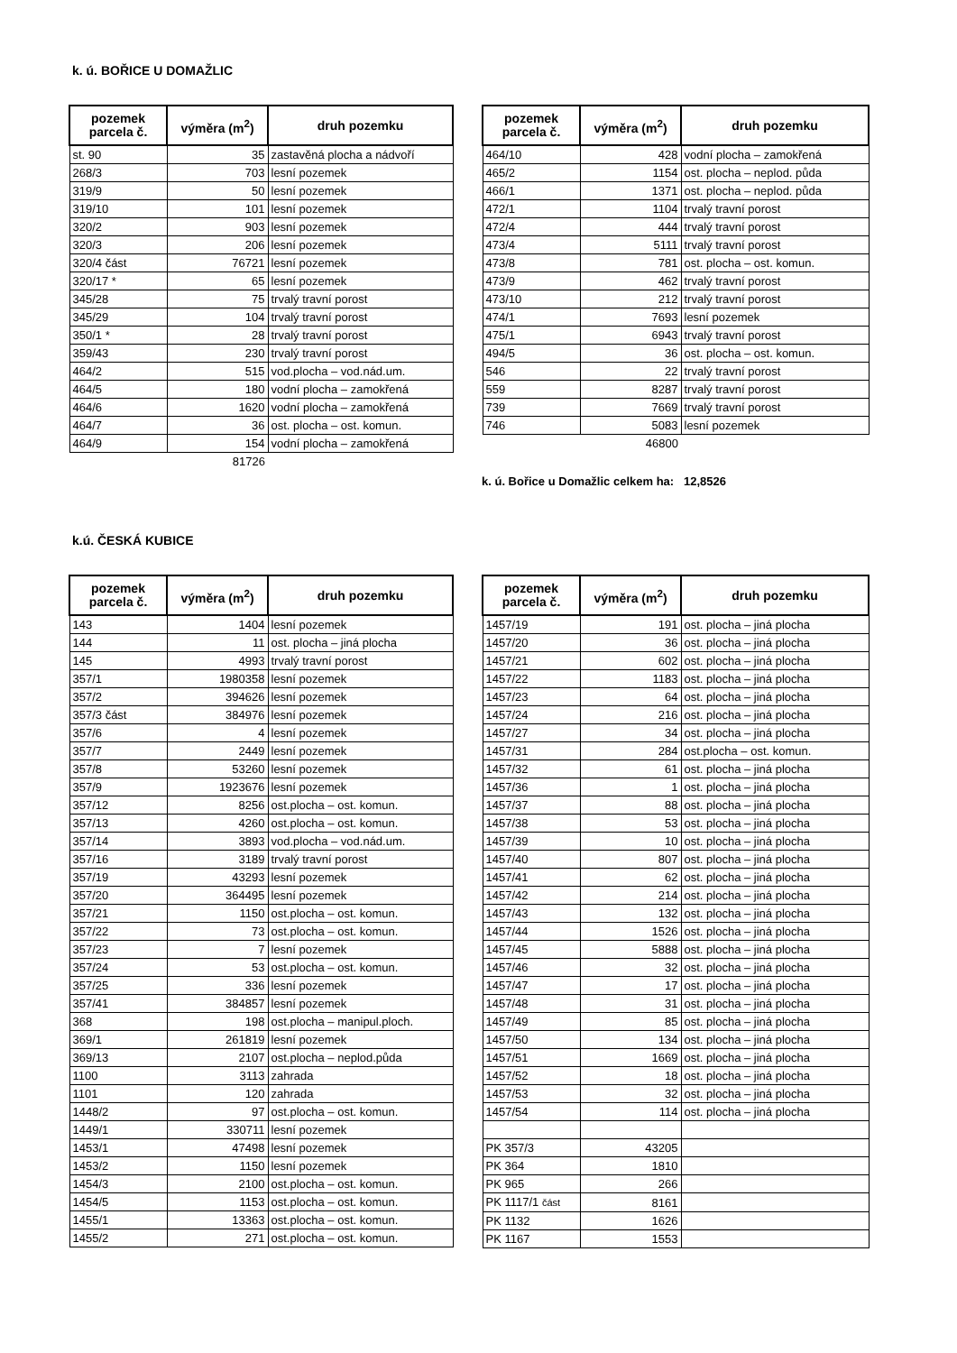k. ú. BOŘICE U DOMAŽLIC
| pozemek parcela č. | výměra (m<sup>2</sup>) | druh pozemku |
| --- | --- | --- |
| st. 90 | 35 | zastavěná plocha a nádvoří |
| 268/3 | 703 | lesní pozemek |
| 319/9 | 50 | lesní pozemek |
| 319/10 | 101 | lesní pozemek |
| 320/2 | 903 | lesní pozemek |
| 320/3 | 206 | lesní pozemek |
| 320/4 část | 76721 | lesní pozemek |
| 320/17 * | 65 | lesní pozemek |
| 345/28 | 75 | trvalý travní porost |
| 345/29 | 104 | trvalý travní porost |
| 350/1 * | 28 | trvalý travní porost |
| 359/43 | 230 | trvalý travní porost |
| 464/2 | 515 | vod.plocha – vod.nád.um. |
| 464/5 | 180 | vodní plocha – zamokřená |
| 464/6 | 1620 | vodní plocha – zamokřená |
| 464/7 | 36 | ost. plocha – ost. komun. |
| 464/9 | 154 | vodní plocha – zamokřená |
| | 81726 | |
| pozemek parcela č. | výměra (m<sup>2</sup>) | druh pozemku |
| --- | --- | --- |
| 464/10 | 428 | vodní plocha – zamokřená |
| 465/2 | 1154 | ost. plocha – neplod. půda |
| 466/1 | 1371 | ost. plocha – neplod. půda |
| 472/1 | 1104 | trvalý travní porost |
| 472/4 | 444 | trvalý travní porost |
| 473/4 | 5111 | trvalý travní porost |
| 473/8 | 781 | ost. plocha – ost. komun. |
| 473/9 | 462 | trvalý travní porost |
| 473/10 | 212 | trvalý travní porost |
| 474/1 | 7693 | lesní pozemek |
| 475/1 | 6943 | trvalý travní porost |
| 494/5 | 36 | ost. plocha – ost. komun. |
| 546 | 22 | trvalý travní porost |
| 559 | 8287 | trvalý travní porost |
| 739 | 7669 | trvalý travní porost |
| 746 | 5083 | lesní pozemek |
| | 46800 | |
k. ú. Bořice u Domažlic celkem ha: 12,8526
k.ú. ČESKÁ KUBICE
| pozemek parcela č. | výměra (m<sup>2</sup>) | druh pozemku |
| --- | --- | --- |
| 143 | 1404 | lesní pozemek |
| 144 | 11 | ost. plocha – jiná plocha |
| 145 | 4993 | trvalý travní porost |
| 357/1 | 1980358 | lesní pozemek |
| 357/2 | 394626 | lesní pozemek |
| 357/3 část | 384976 | lesní pozemek |
| 357/6 | 4 | lesní pozemek |
| 357/7 | 2449 | lesní pozemek |
| 357/8 | 53260 | lesní pozemek |
| 357/9 | 1923676 | lesní pozemek |
| 357/12 | 8256 | ost.plocha – ost. komun. |
| 357/13 | 4260 | ost.plocha – ost. komun. |
| 357/14 | 3893 | vod.plocha – vod.nád.um. |
| 357/16 | 3189 | trvalý travní porost |
| 357/19 | 43293 | lesní pozemek |
| 357/20 | 364495 | lesní pozemek |
| 357/21 | 1150 | ost.plocha – ost. komun. |
| 357/22 | 73 | ost.plocha – ost. komun. |
| 357/23 | 7 | lesní pozemek |
| 357/24 | 53 | ost.plocha – ost. komun. |
| 357/25 | 336 | lesní pozemek |
| 357/41 | 384857 | lesní pozemek |
| 368 | 198 | ost.plocha – manipul.ploch. |
| 369/1 | 261819 | lesní pozemek |
| 369/13 | 2107 | ost.plocha – neplod.půda |
| 1100 | 3113 | zahrada |
| 1101 | 120 | zahrada |
| 1448/2 | 97 | ost.plocha – ost. komun. |
| 1449/1 | 330711 | lesní pozemek |
| 1453/1 | 47498 | lesní pozemek |
| 1453/2 | 1150 | lesní pozemek |
| 1454/3 | 2100 | ost.plocha – ost. komun. |
| 1454/5 | 1153 | ost.plocha – ost. komun. |
| 1455/1 | 13363 | ost.plocha – ost. komun. |
| 1455/2 | 271 | ost.plocha – ost. komun. |
| pozemek parcela č. | výměra (m<sup>2</sup>) | druh pozemku |
| --- | --- | --- |
| 1457/19 | 191 | ost. plocha – jiná plocha |
| 1457/20 | 36 | ost. plocha – jiná plocha |
| 1457/21 | 602 | ost. plocha – jiná plocha |
| 1457/22 | 1183 | ost. plocha – jiná plocha |
| 1457/23 | 64 | ost. plocha – jiná plocha |
| 1457/24 | 216 | ost. plocha – jiná plocha |
| 1457/27 | 34 | ost. plocha – jiná plocha |
| 1457/31 | 284 | ost.plocha – ost. komun. |
| 1457/32 | 61 | ost. plocha – jiná plocha |
| 1457/36 | 1 | ost. plocha – jiná plocha |
| 1457/37 | 88 | ost. plocha – jiná plocha |
| 1457/38 | 53 | ost. plocha – jiná plocha |
| 1457/39 | 10 | ost. plocha – jiná plocha |
| 1457/40 | 807 | ost. plocha – jiná plocha |
| 1457/41 | 62 | ost. plocha – jiná plocha |
| 1457/42 | 214 | ost. plocha – jiná plocha |
| 1457/43 | 132 | ost. plocha – jiná plocha |
| 1457/44 | 1526 | ost. plocha – jiná plocha |
| 1457/45 | 5888 | ost. plocha – jiná plocha |
| 1457/46 | 32 | ost. plocha – jiná plocha |
| 1457/47 | 17 | ost. plocha – jiná plocha |
| 1457/48 | 31 | ost. plocha – jiná plocha |
| 1457/49 | 85 | ost. plocha – jiná plocha |
| 1457/50 | 134 | ost. plocha – jiná plocha |
| 1457/51 | 1669 | ost. plocha – jiná plocha |
| 1457/52 | 18 | ost. plocha – jiná plocha |
| 1457/53 | 32 | ost. plocha – jiná plocha |
| 1457/54 | 114 | ost. plocha – jiná plocha |
| PK 357/3 | 43205 | |
| PK 364 | 1810 | |
| PK 965 | 266 | |
| PK 1117/1 část | 8161 | |
| PK 1132 | 1626 | |
| PK 1167 | 1553 | |